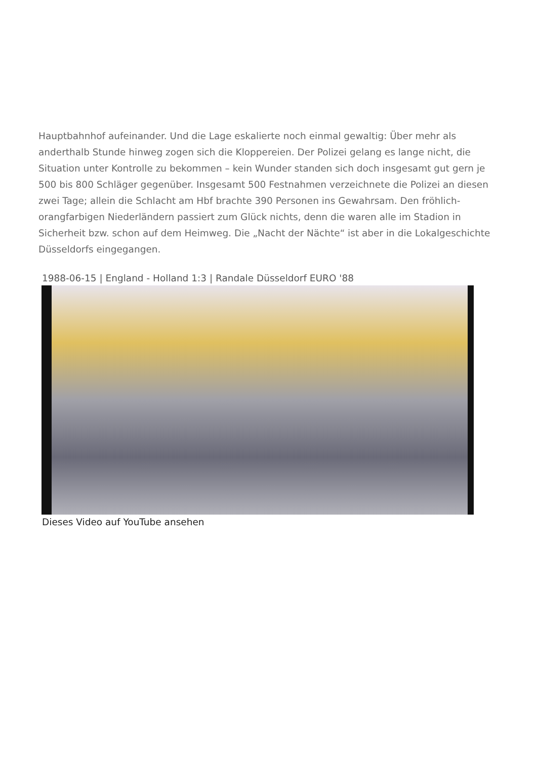Hauptbahnhof aufeinander. Und die Lage eskalierte noch einmal gewaltig: Über mehr als anderthalb Stunde hinweg zogen sich die Kloppereien. Der Polizei gelang es lange nicht, die Situation unter Kontrolle zu bekommen – kein Wunder standen sich doch insgesamt gut gern je 500 bis 800 Schläger gegenüber. Insgesamt 500 Festnahmen verzeichnete die Polizei an diesen zwei Tage; allein die Schlacht am Hbf brachte 390 Personen ins Gewahrsam. Den fröhlich-orangfarbigen Niederländern passiert zum Glück nichts, denn die waren alle im Stadion in Sicherheit bzw. schon auf dem Heimweg. Die „Nacht der Nächte“ ist aber in die Lokalgeschichte Düsseldorfs eingegangen.
1988-06-15 | England - Holland 1:3 | Randale Düsseldorf EURO '88
Dieses Video auf YouTube ansehen